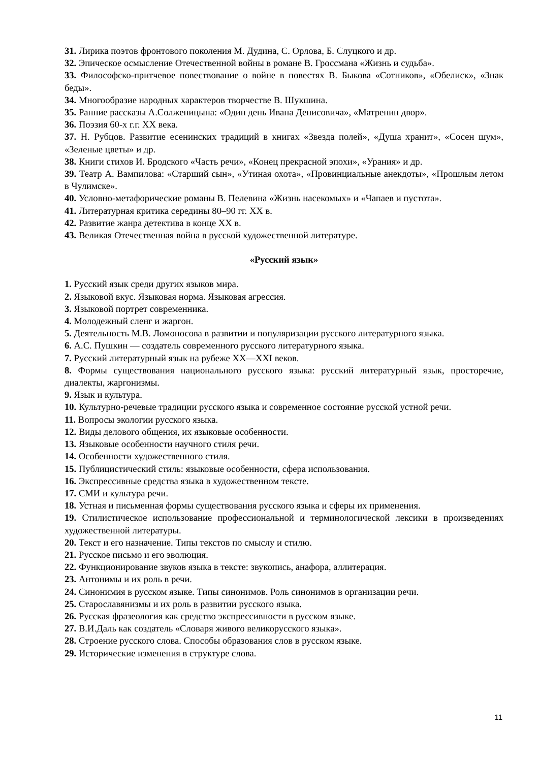31. Лирика поэтов фронтового поколения М. Дудина, С. Орлова, Б. Слуцкого и др.
32. Эпическое осмысление Отечественной войны в романе В. Гроссмана «Жизнь и судьба».
33. Философско-притчевое повествование о войне в повестях В. Быкова «Сотников», «Обелиск», «Знак беды».
34. Многообразие народных характеров творчестве В. Шукшина.
35. Ранние рассказы А.Солженицына: «Один день Ивана Денисовича», «Матренин двор».
36. Поэзия 60-х г.г. XX века.
37. Н. Рубцов. Развитие есенинских традиций в книгах «Звезда полей», «Душа хранит», «Сосен шум», «Зеленые цветы» и др.
38. Книги стихов И. Бродского «Часть речи», «Конец прекрасной эпохи», «Урания» и др.
39. Театр А. Вампилова: «Старший сын», «Утиная охота», «Провинциальные анекдоты», «Прошлым летом в Чулимске».
40. Условно-метафорические романы В. Пелевина «Жизнь насекомых» и «Чапаев и пустота».
41. Литературная критика середины 80–90 гг. XX в.
42. Развитие жанра детектива в конце XX в.
43. Великая Отечественная война в русской художественной литературе.
«Русский язык»
1. Русский язык среди других языков мира.
2. Языковой вкус. Языковая норма. Языковая агрессия.
3. Языковой портрет современника.
4. Молодежный сленг и жаргон.
5. Деятельность М.В. Ломоносова в развитии и популяризации русского литературного языка.
6. А.С. Пушкин — создатель современного русского литературного языка.
7. Русский литературный язык на рубеже XX—XXI веков.
8. Формы существования национального русского языка: русский литературный язык, просторечие, диалекты, жаргонизмы.
9. Язык и культура.
10. Культурно-речевые традиции русского языка и современное состояние русской устной речи.
11. Вопросы экологии русского языка.
12. Виды делового общения, их языковые особенности.
13. Языковые особенности научного стиля речи.
14. Особенности художественного стиля.
15. Публицистический стиль: языковые особенности, сфера использования.
16. Экспрессивные средства языка в художественном тексте.
17. СМИ и культура речи.
18. Устная и письменная формы существования русского языка и сферы их применения.
19. Стилистическое использование профессиональной и терминологической лексики в произведениях художественной литературы.
20. Текст и его назначение. Типы текстов по смыслу и стилю.
21. Русское письмо и его эволюция.
22. Функционирование звуков языка в тексте: звукопись, анафора, аллитерация.
23. Антонимы и их роль в речи.
24. Синонимия в русском языке. Типы синонимов. Роль синонимов в организации речи.
25. Старославянизмы и их роль в развитии русского языка.
26. Русская фразеология как средство экспрессивности в русском языке.
27. В.И.Даль как создатель «Словаря живого великорусского языка».
28. Строение русского слова. Способы образования слов в русском языке.
29. Исторические изменения в структуре слова.
11